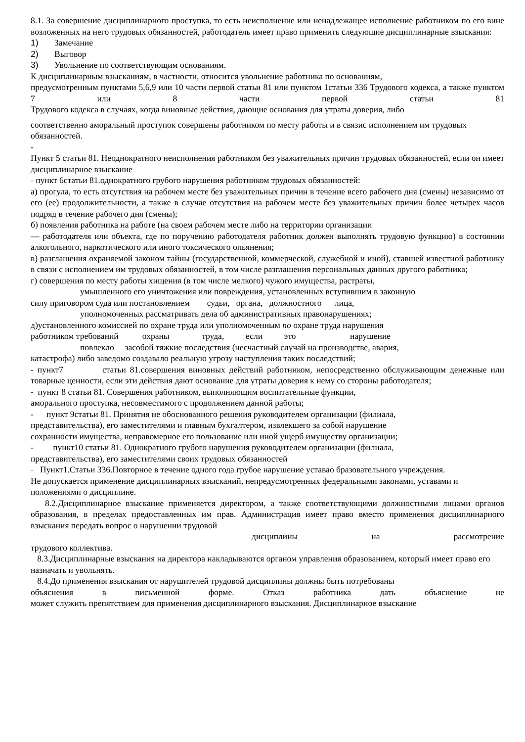8.1. За совершение дисциплинарного проступка, то есть неисполнение или ненадлежащее исполнение работником по его вине возложенных на него трудовых обязанностей, работодатель имеет право применить следующие дисциплинарные взыскания:
1) Замечание
2) Выговор
3) Увольнение по соответствующим основаниям.
К дисциплинарным взысканиям, в частности, относится увольнение работника по основаниям,
предусмотренным пунктами 5,6,9 или 10 части первой статьи 81 или пунктом 1статьи 336 Трудового кодекса, а также пунктом 7 или 8 части первой статьи 81
Трудового кодекса в случаях, когда виновные действия, дающие основания для утраты доверия, либо
соответственно аморальный проступок совершены работником по месту работы и в связис исполнением им трудовых обязанностей.
-
Пункт 5 статьи 81. Неоднократного неисполнения работником без уважительных причин трудовых обязанностей, если он имеет дисциплинарное взыскание
- пункт 6статьи 81.однократного грубого нарушения работником трудовых обязанностей:
а) прогула, то есть отсутствия на рабочем месте без уважительных причин в течение всего рабочего дня (смены) независимо от его (ее) продолжительности, а также в случае отсутствия на рабочем месте без уважительных причин более четырех часов подряд в течение рабочего дня (смены);
б) появления работника на работе (на своем рабочем месте либо на территории организации
— работодателя или объекта, где по поручению работодателя работник должен выполнять трудовую функцию) в состоянии алкогольного, наркотического или иного токсического опьянения;
в) разглашения охраняемой законом тайны (государственной, коммерческой, служебной и иной), ставшей известной работнику в связи с исполнением им трудовых обязанностей, в том числе разглашения персональных данных другого работника;
г) совершения по месту работы хищения (в том числе мелкого) чужого имущества, растраты,
умышленного его уничтожения или повреждения, установленных вступившим в законную
силу приговором суда или постановлением судьи, органа, должностного лица,
уполномоченных рассматривать дела об административных правонарушениях;
д)установленного комиссией по охране труда или уполномоченным по охране труда нарушения
работником требований охраны труда, если это нарушение
повлекло засобой тяжкие последствия (несчастный случай на производстве, авария,
катастрофа) либо заведомо создавало реальную угрозу наступления таких последствий;
- пункт7 статьи 81.совершения виновных действий работником, непосредственно обслуживающим денежные или товарные ценности, если эти действия дают основание для утраты доверия к нему со стороны работодателя;
- пункт 8 статьи 81. Совершения работником, выполняющим воспитательные функции,
аморального проступка, несовместимого с продолжением данной работы;
- пункт 9статьи 81. Принятия не обоснованного решения руководителем организации (филиала,
представительства), его заместителями и главным бухгалтером, извлекшего за собой нарушение
сохранности имущества, неправомерное его пользование или иной ущерб имуществу организации;
- пункт10 статьи 81. Однократного грубого нарушения руководителем организации (филиала,
представительства), его заместителями своих трудовых обязанностей
- Пункт1.Статьи 336.Повторное в течение одного года грубое нарушение уставао бразовательного учреждения.
Не допускается применение дисциплинарных взысканий, непредусмотренных федеральными законами, уставами и положениями о дисциплине.
8.2.Дисциплинарное взыскание применяется директором, а также соответствующими должностными лицами органов образования, в пределах предоставленных им прав. Администрация имеет право вместо применения дисциплинарного взыскания передать вопрос о нарушении трудовой
дисциплины на рассмотрение
трудового коллектива.
8.3.Дисциплинарные взыскания на директора накладываются органом управления образованием, который имеет право его назначать и увольнять.
8.4.До применения взыскания от нарушителей трудовой дисциплины должны быть потребованы
объяснения в письменной форме. Отказ работника дать объяснение не
может служить препятствием для применения дисциплинарного взыскания. Дисциплинарное взыскание